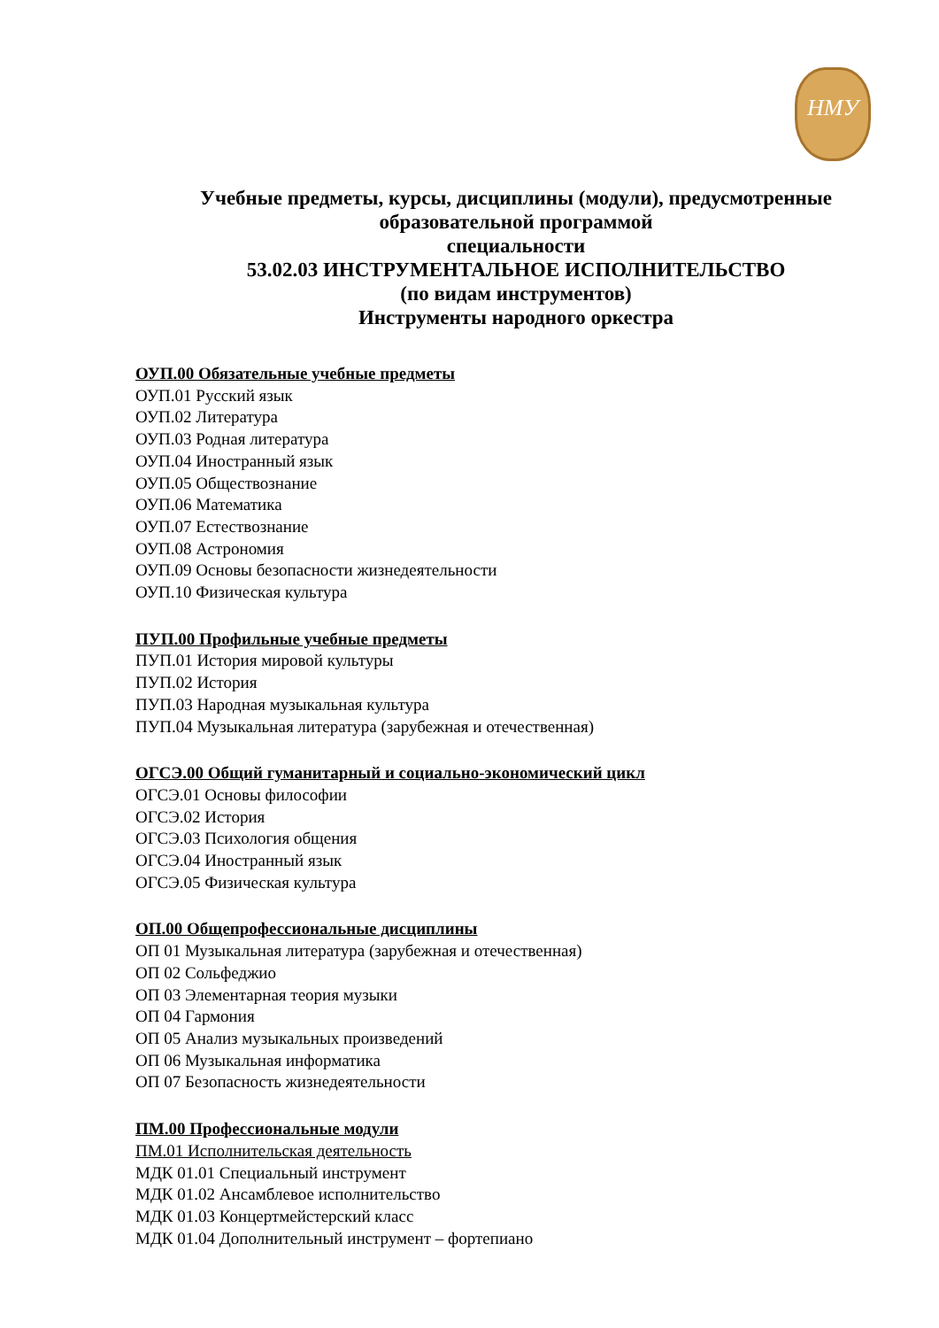НМУ
Учебные предметы, курсы, дисциплины (модули), предусмотренные образовательной программой
специальности
53.02.03 ИНСТРУМЕНТАЛЬНОЕ ИСПОЛНИТЕЛЬСТВО
(по видам инструментов)
Инструменты народного оркестра
ОУП.00 Обязательные учебные предметы
ОУП.01 Русский язык
ОУП.02 Литература
ОУП.03 Родная литература
ОУП.04 Иностранный язык
ОУП.05 Обществознание
ОУП.06 Математика
ОУП.07 Естествознание
ОУП.08 Астрономия
ОУП.09 Основы безопасности жизнедеятельности
ОУП.10 Физическая культура
ПУП.00 Профильные учебные предметы
ПУП.01 История мировой культуры
ПУП.02 История
ПУП.03 Народная музыкальная культура
ПУП.04 Музыкальная литература (зарубежная и отечественная)
ОГСЭ.00 Общий гуманитарный и социально-экономический цикл
ОГСЭ.01 Основы философии
ОГСЭ.02 История
ОГСЭ.03 Психология общения
ОГСЭ.04 Иностранный язык
ОГСЭ.05 Физическая культура
ОП.00 Общепрофессиональные дисциплины
ОП 01 Музыкальная литература (зарубежная и отечественная)
ОП 02 Сольфеджио
ОП 03 Элементарная теория музыки
ОП 04 Гармония
ОП 05 Анализ музыкальных произведений
ОП 06 Музыкальная информатика
ОП 07 Безопасность жизнедеятельности
ПМ.00 Профессиональные модули
ПМ.01 Исполнительская деятельность
МДК 01.01 Специальный инструмент
МДК 01.02 Ансамблевое исполнительство
МДК 01.03 Концертмейстерский класс
МДК 01.04 Дополнительный инструмент – фортепиано